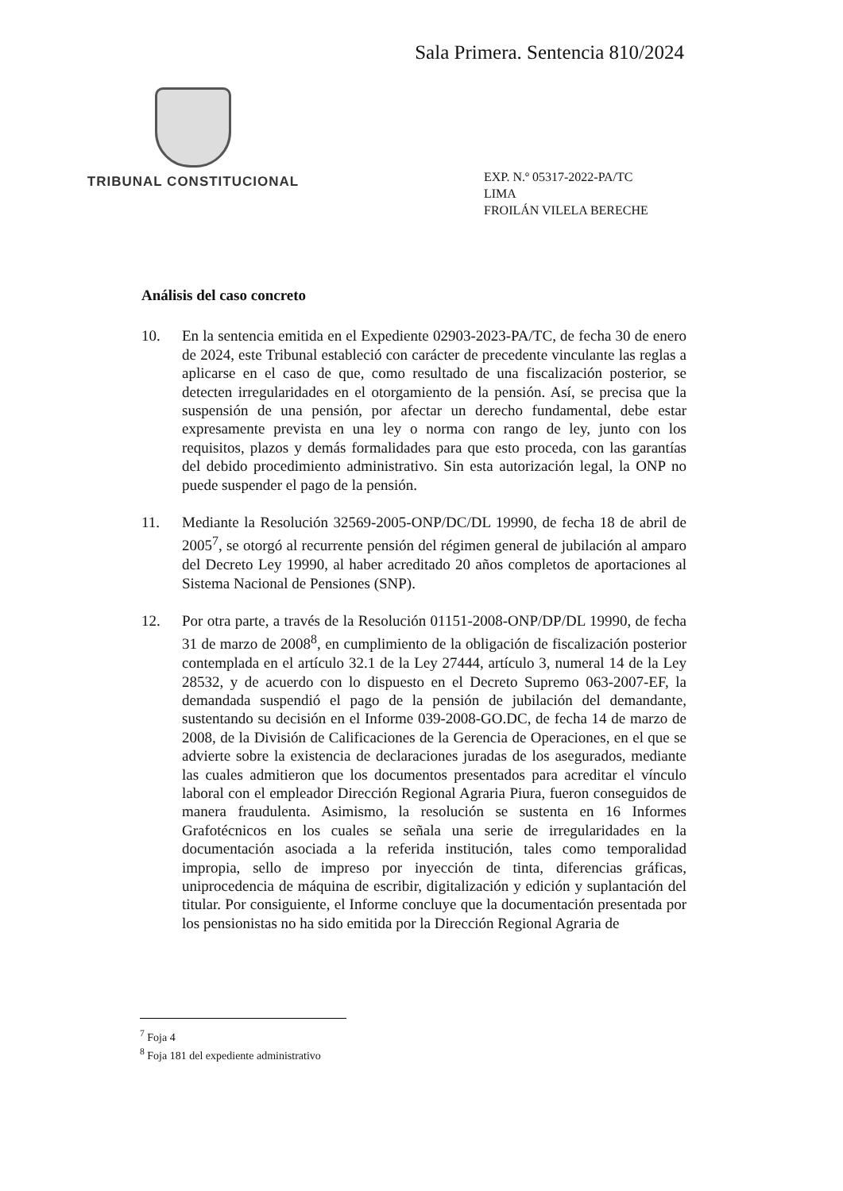Sala Primera. Sentencia 810/2024
TRIBUNAL CONSTITUCIONAL
EXP. N.º 05317-2022-PA/TC
LIMA
FROILÁN VILELA BERECHE
Análisis del caso concreto
10. En la sentencia emitida en el Expediente 02903-2023-PA/TC, de fecha 30 de enero de 2024, este Tribunal estableció con carácter de precedente vinculante las reglas a aplicarse en el caso de que, como resultado de una fiscalización posterior, se detecten irregularidades en el otorgamiento de la pensión. Así, se precisa que la suspensión de una pensión, por afectar un derecho fundamental, debe estar expresamente prevista en una ley o norma con rango de ley, junto con los requisitos, plazos y demás formalidades para que esto proceda, con las garantías del debido procedimiento administrativo. Sin esta autorización legal, la ONP no puede suspender el pago de la pensión.
11. Mediante la Resolución 32569-2005-ONP/DC/DL 19990, de fecha 18 de abril de 2005<sup>7</sup>, se otorgó al recurrente pensión del régimen general de jubilación al amparo del Decreto Ley 19990, al haber acreditado 20 años completos de aportaciones al Sistema Nacional de Pensiones (SNP).
12. Por otra parte, a través de la Resolución 01151-2008-ONP/DP/DL 19990, de fecha 31 de marzo de 2008<sup>8</sup>, en cumplimiento de la obligación de fiscalización posterior contemplada en el artículo 32.1 de la Ley 27444, artículo 3, numeral 14 de la Ley 28532, y de acuerdo con lo dispuesto en el Decreto Supremo 063-2007-EF, la demandada suspendió el pago de la pensión de jubilación del demandante, sustentando su decisión en el Informe 039-2008-GO.DC, de fecha 14 de marzo de 2008, de la División de Calificaciones de la Gerencia de Operaciones, en el que se advierte sobre la existencia de declaraciones juradas de los asegurados, mediante las cuales admitieron que los documentos presentados para acreditar el vínculo laboral con el empleador Dirección Regional Agraria Piura, fueron conseguidos de manera fraudulenta. Asimismo, la resolución se sustenta en 16 Informes Grafotécnicos en los cuales se señala una serie de irregularidades en la documentación asociada a la referida institución, tales como temporalidad impropia, sello de impreso por inyección de tinta, diferencias gráficas, uniprocedencia de máquina de escribir, digitalización y edición y suplantación del titular. Por consiguiente, el Informe concluye que la documentación presentada por los pensionistas no ha sido emitida por la Dirección Regional Agraria de
<sup>7</sup> Foja 4
<sup>8</sup> Foja 181 del expediente administrativo